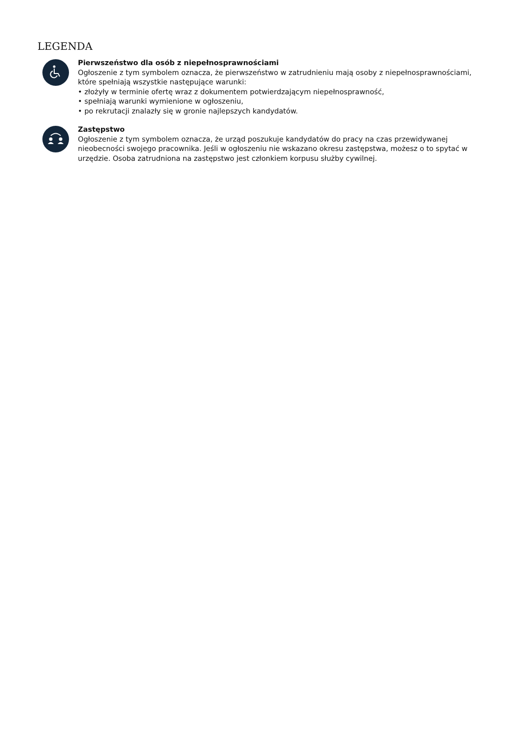LEGENDA
Pierwszeństwo dla osób z niepełnosprawnościami
Ogłoszenie z tym symbolem oznacza, że pierwszeństwo w zatrudnieniu mają osoby z niepełnosprawnościami, które spełniają wszystkie następujące warunki:
• złożyły w terminie ofertę wraz z dokumentem potwierdzającym niepełnosprawność,
• spełniają warunki wymienione w ogłoszeniu,
• po rekrutacji znalazły się w gronie najlepszych kandydatów.
Zastępstwo
Ogłoszenie z tym symbolem oznacza, że urząd poszukuje kandydatów do pracy na czas przewidywanej nieobecności swojego pracownika. Jeśli w ogłoszeniu nie wskazano okresu zastępstwa, możesz o to spytać w urzędzie. Osoba zatrudniona na zastępstwo jest członkiem korpusu służby cywilnej.